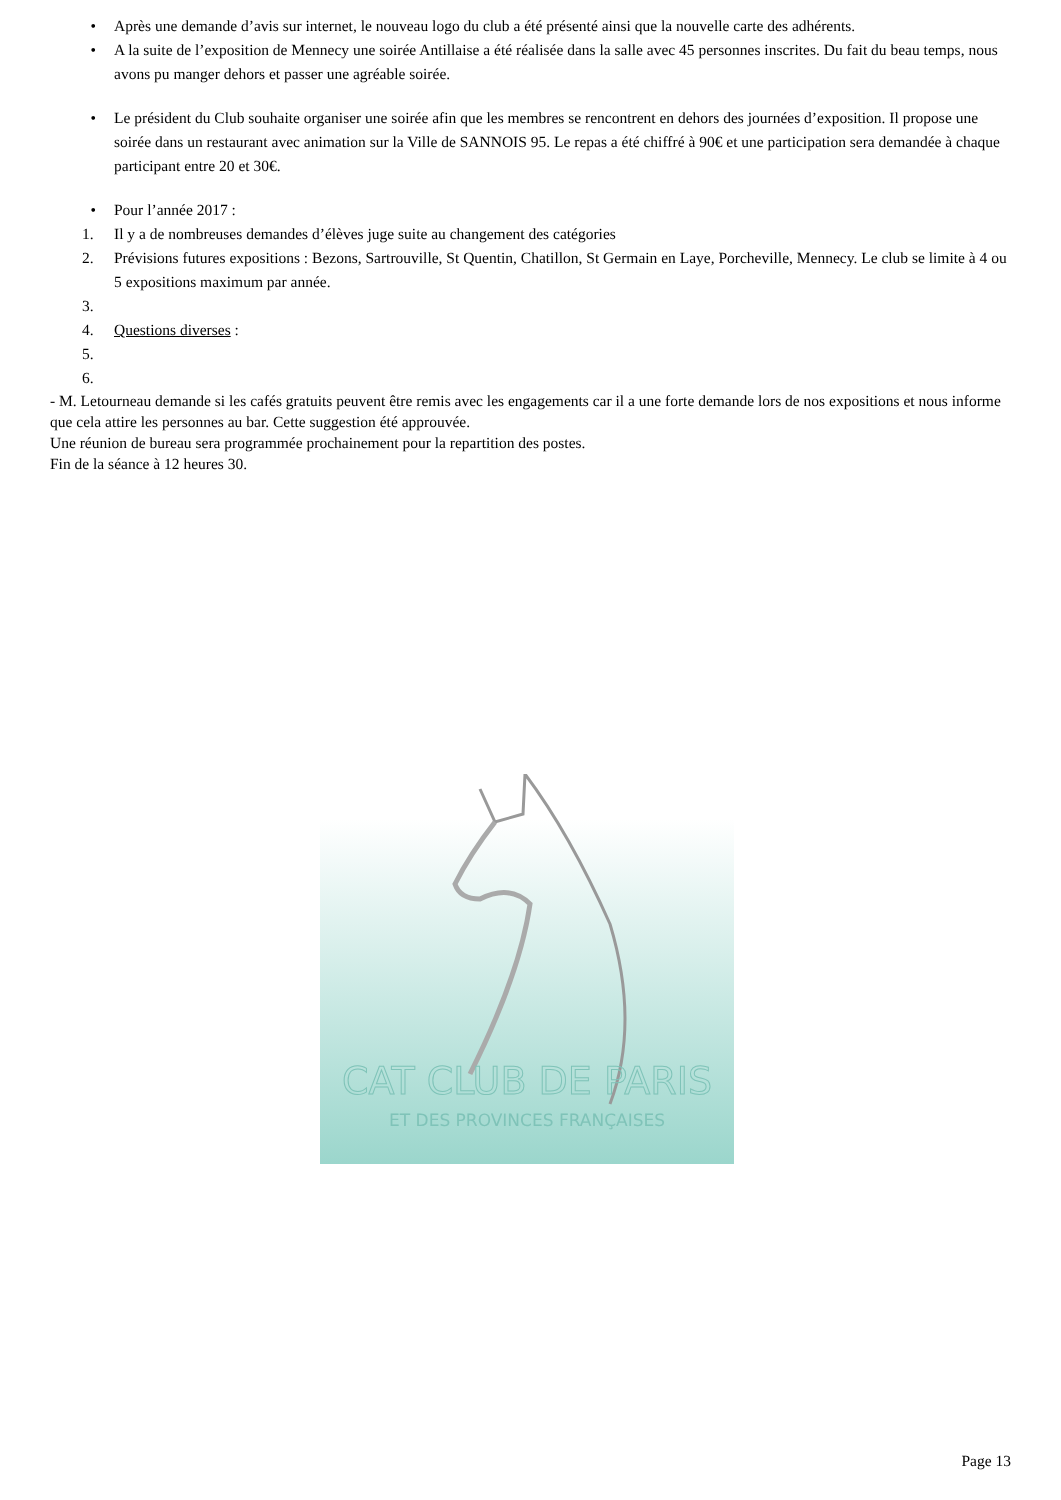• Après une demande d’avis sur internet, le nouveau logo du club a été présenté ainsi que la nouvelle carte des adhérents.
• A la suite de l’exposition de Mennecy une soirée Antillaise a été réalisée dans la salle avec 45 personnes inscrites. Du fait du beau temps, nous avons pu manger dehors et passer une agréable soirée.
• Le président du Club souhaite organiser une soirée afin que les membres se rencontrent en dehors des journées d’exposition. Il propose une soirée dans un restaurant avec animation sur la Ville de SANNOIS 95. Le repas a été chiffré à 90€ et une participation sera demandée à chaque participant entre 20 et 30€.
• Pour l’année 2017 :
1. Il y a de nombreuses demandes d’élèves juge suite au changement des catégories
2. Prévisions futures expositions : Bezons, Sartrouville, St Quentin, Chatillon, St Germain en Laye, Porcheville, Mennecy. Le club se limite à 4 ou 5 expositions maximum par année.
3.
4. Questions diverses :
5.
6.
- M. Letourneau demande si les cafés gratuits peuvent être remis avec les engagements car il a une forte demande lors de nos expositions et nous informe que cela attire les personnes au bar. Cette suggestion été approuvée.
Une réunion de bureau sera programmée prochainement pour la repartition des postes.
Fin de la séance à 12 heures 30.
CAT CLUB DE PARIS
ET DES PROVINCES FRANÇAISES
Page 13